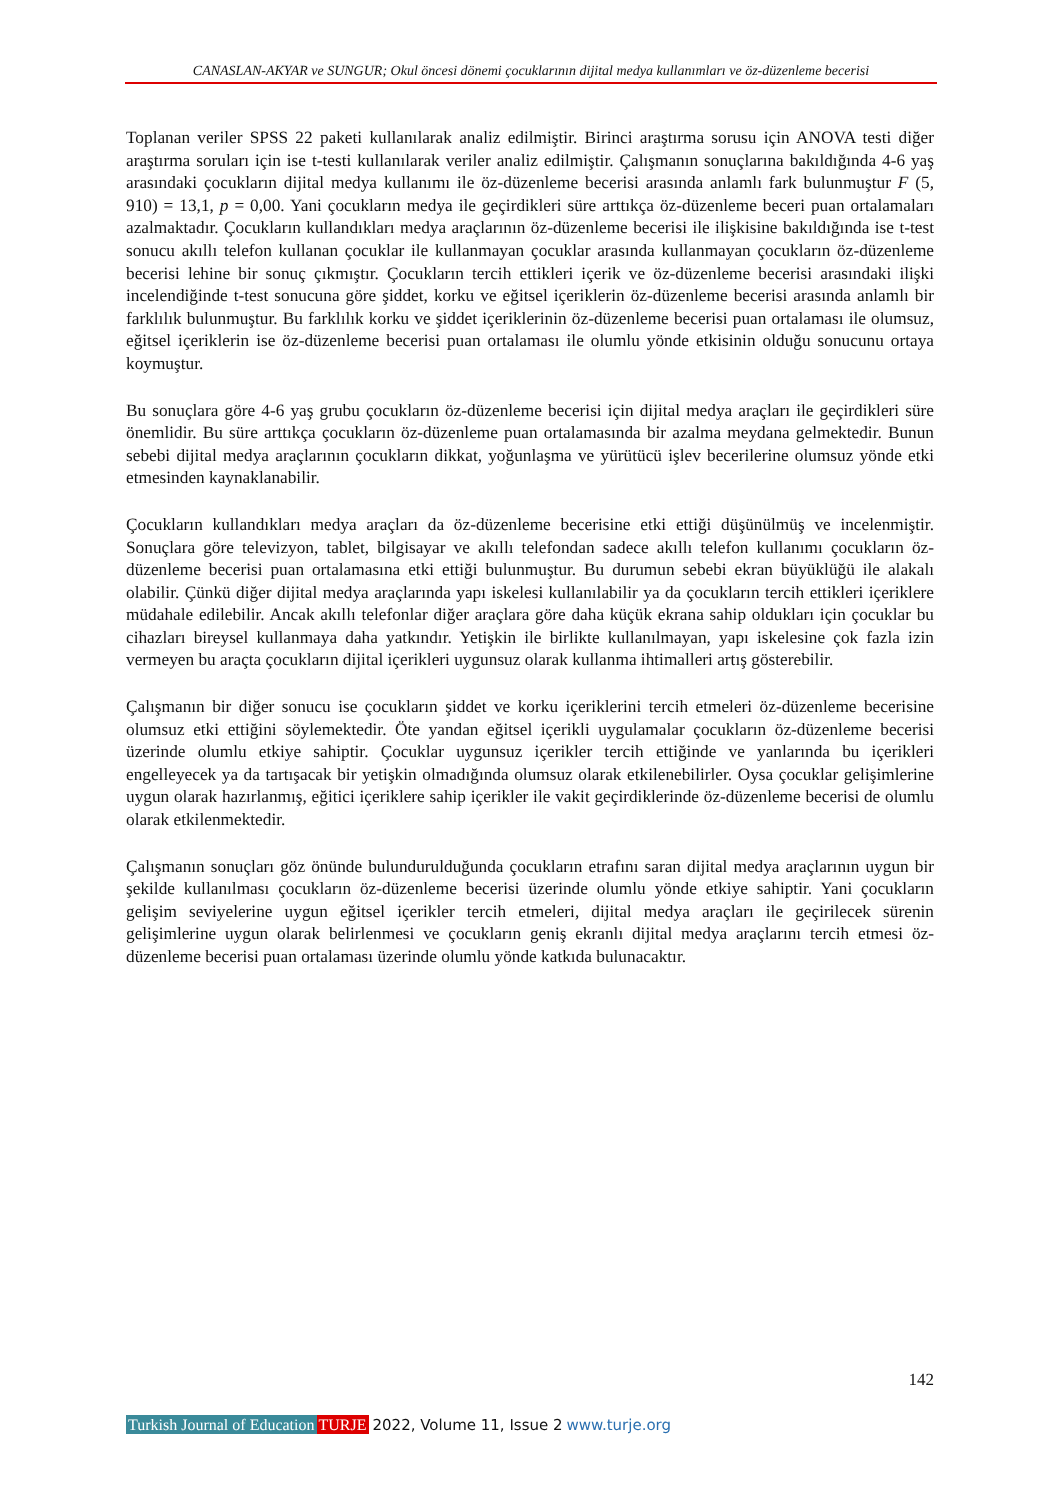CANASLAN-AKYAR ve SUNGUR; Okul öncesi dönemi çocuklarının dijital medya kullanımları ve öz-düzenleme becerisi
Toplanan veriler SPSS 22 paketi kullanılarak analiz edilmiştir. Birinci araştırma sorusu için ANOVA testi diğer araştırma soruları için ise t-testi kullanılarak veriler analiz edilmiştir. Çalışmanın sonuçlarına bakıldığında 4-6 yaş arasındaki çocukların dijital medya kullanımı ile öz-düzenleme becerisi arasında anlamlı fark bulunmuştur F (5, 910) = 13,1, p = 0,00. Yani çocukların medya ile geçirdikleri süre arttıkça öz-düzenleme beceri puan ortalamaları azalmaktadır. Çocukların kullandıkları medya araçlarının öz-düzenleme becerisi ile ilişkisine bakıldığında ise t-test sonucu akıllı telefon kullanan çocuklar ile kullanmayan çocuklar arasında kullanmayan çocukların öz-düzenleme becerisi lehine bir sonuç çıkmıştır. Çocukların tercih ettikleri içerik ve öz-düzenleme becerisi arasındaki ilişki incelendiğinde t-test sonucuna göre şiddet, korku ve eğitsel içeriklerin öz-düzenleme becerisi arasında anlamlı bir farklılık bulunmuştur. Bu farklılık korku ve şiddet içeriklerinin öz-düzenleme becerisi puan ortalaması ile olumsuz, eğitsel içeriklerin ise öz-düzenleme becerisi puan ortalaması ile olumlu yönde etkisinin olduğu sonucunu ortaya koymuştur.
Bu sonuçlara göre 4-6 yaş grubu çocukların öz-düzenleme becerisi için dijital medya araçları ile geçirdikleri süre önemlidir. Bu süre arttıkça çocukların öz-düzenleme puan ortalamasında bir azalma meydana gelmektedir. Bunun sebebi dijital medya araçlarının çocukların dikkat, yoğunlaşma ve yürütücü işlev becerilerine olumsuz yönde etki etmesinden kaynaklanabilir.
Çocukların kullandıkları medya araçları da öz-düzenleme becerisine etki ettiği düşünülmüş ve incelenmiştir. Sonuçlara göre televizyon, tablet, bilgisayar ve akıllı telefondan sadece akıllı telefon kullanımı çocukların öz-düzenleme becerisi puan ortalamasına etki ettiği bulunmuştur. Bu durumun sebebi ekran büyüklüğü ile alakalı olabilir. Çünkü diğer dijital medya araçlarında yapı iskelesi kullanılabilir ya da çocukların tercih ettikleri içeriklere müdahale edilebilir. Ancak akıllı telefonlar diğer araçlara göre daha küçük ekrana sahip oldukları için çocuklar bu cihazları bireysel kullanmaya daha yatkındır. Yetişkin ile birlikte kullanılmayan, yapı iskelesine çok fazla izin vermeyen bu araçta çocukların dijital içerikleri uygunsuz olarak kullanma ihtimalleri artış gösterebilir.
Çalışmanın bir diğer sonucu ise çocukların şiddet ve korku içeriklerini tercih etmeleri öz-düzenleme becerisine olumsuz etki ettiğini söylemektedir. Öte yandan eğitsel içerikli uygulamalar çocukların öz-düzenleme becerisi üzerinde olumlu etkiye sahiptir. Çocuklar uygunsuz içerikler tercih ettiğinde ve yanlarında bu içerikleri engelleyecek ya da tartışacak bir yetişkin olmadığında olumsuz olarak etkilenebilirler. Oysa çocuklar gelişimlerine uygun olarak hazırlanmış, eğitici içeriklere sahip içerikler ile vakit geçirdiklerinde öz-düzenleme becerisi de olumlu olarak etkilenmektedir.
Çalışmanın sonuçları göz önünde bulundurulduğunda çocukların etrafını saran dijital medya araçlarının uygun bir şekilde kullanılması çocukların öz-düzenleme becerisi üzerinde olumlu yönde etkiye sahiptir. Yani çocukların gelişim seviyelerine uygun eğitsel içerikler tercih etmeleri, dijital medya araçları ile geçirilecek sürenin gelişimlerine uygun olarak belirlenmesi ve çocukların geniş ekranlı dijital medya araçlarını tercih etmesi öz-düzenleme becerisi puan ortalaması üzerinde olumlu yönde katkıda bulunacaktır.
142
Turkish Journal of Education TURJE 2022, Volume 11, Issue 2 www.turje.org